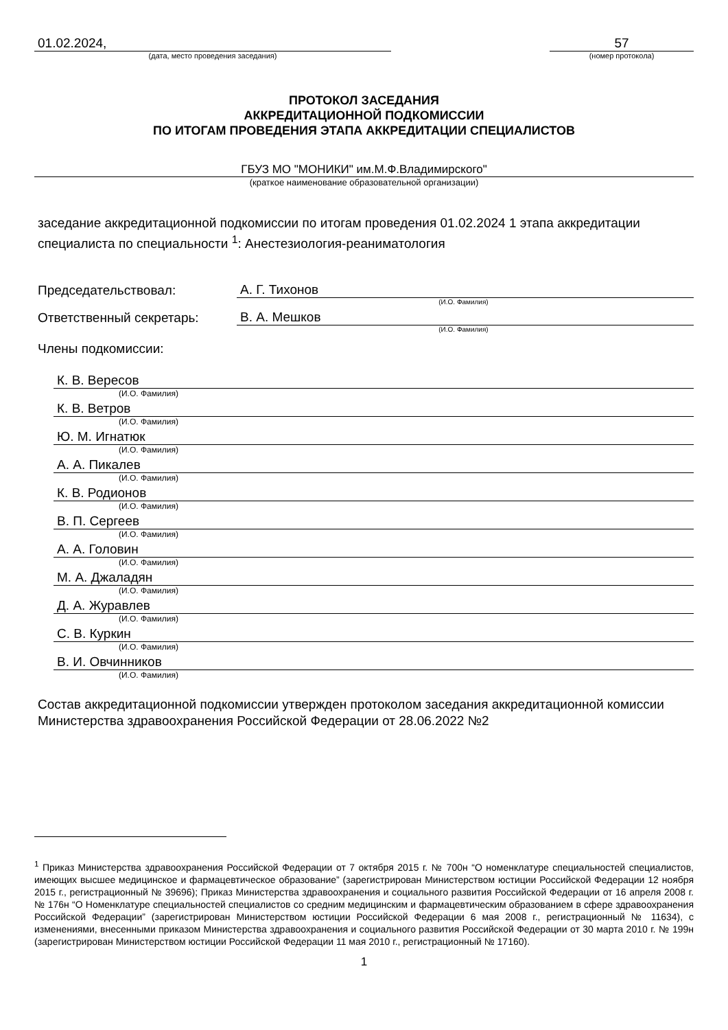01.02.2024,
(дата, место проведения заседания)
57
(номер протокола)
ПРОТОКОЛ ЗАСЕДАНИЯ
АККРЕДИТАЦИОННОЙ ПОДКОМИССИИ
ПО ИТОГАМ ПРОВЕДЕНИЯ ЭТАПА АККРЕДИТАЦИИ СПЕЦИАЛИСТОВ
ГБУЗ МО "МОНИКИ" им.М.Ф.Владимирского"
(краткое наименование образовательной организации)
заседание аккредитационной подкомиссии по итогам проведения 01.02.2024 1 этапа аккредитации специалиста по специальности <sup>1</sup>: Анестезиология-реаниматология
Председательствовал:
А. Г. Тихонов
(И.О. Фамилия)
Ответственный секретарь:
В. А. Мешков
(И.О. Фамилия)
Члены подкомиссии:
К. В. Вересов
(И.О. Фамилия)
К. В. Ветров
(И.О. Фамилия)
Ю. М. Игнатюк
(И.О. Фамилия)
А. А. Пикалев
(И.О. Фамилия)
К. В. Родионов
(И.О. Фамилия)
В. П. Сергеев
(И.О. Фамилия)
А. А. Головин
(И.О. Фамилия)
М. А. Джаладян
(И.О. Фамилия)
Д. А. Журавлев
(И.О. Фамилия)
С. В. Куркин
(И.О. Фамилия)
В. И. Овчинников
(И.О. Фамилия)
Состав аккредитационной подкомиссии утвержден протоколом заседания аккредитационной комиссии Министерства здравоохранения Российской Федерации от 28.06.2022 №2
<sup>1</sup> Приказ Министерства здравоохранения Российской Федерации от 7 октября 2015 г. № 700н “О номенклатуре специальностей специалистов, имеющих высшее медицинское и фармацевтическое образование” (зарегистрирован Министерством юстиции Российской Федерации 12 ноября 2015 г., регистрационный № 39696); Приказ Министерства здравоохранения и социального развития Российской Федерации от 16 апреля 2008 г. № 176н “О Номенклатуре специальностей специалистов со средним медицинским и фармацевтическим образованием в сфере здравоохранения Российской Федерации” (зарегистрирован Министерством юстиции Российской Федерации 6 мая 2008 г., регистрационный № 11634), с изменениями, внесенными приказом Министерства здравоохранения и социального развития Российской Федерации от 30 марта 2010 г. № 199н (зарегистрирован Министерством юстиции Российской Федерации 11 мая 2010 г., регистрационный № 17160).
1